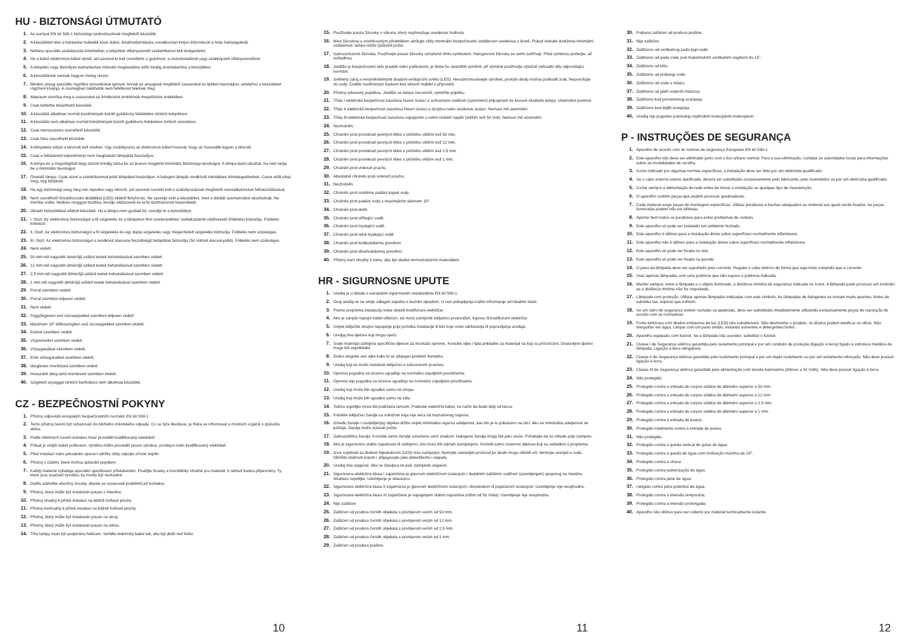HU - BIZTONSÁGI ÚTMUTATÓ
1. Az európai EN 60 598-1 biztonsági szabványoknak megfelelő készülék.
2. A készüléket tilos a háztartási hulladék közé dobni. Ártalmatlanítására vonatkozóan kérjen információt a helyi hatóságoknál.
3. Néhány speciális szabályozás értelmében a telepítést villanyszerelő szakemberrel kell elvégeztetni.
4. Ha a külső elektromos kábel sérült, azt azonnal ki kell cseréltetni a gyártóval, a viszonteladóval vagy szakképzett villanyszerelővel.
5. A telepítés vagy bármilyen karbantartási művelet megkezdése előtt mindig áramtalanítsa a készüléket.
6. A készüléknek vannak nagyon meleg részei.
7. Minden anyag speciális rögzítési tartozékokat igényel. Annak az anyagnak megfelelő csavarokat és tipliket használjon, amelyhez a készüléket rögzíteni kívánja. A csomagban találhatók nem feltétlenül felelnek meg.
8. Alaposan szorítsa meg a csavarokat az érintkezési problémák megelőzése érdekében.
9. Csak beltérbe telepíthető készülék.
10. A készülék alkalmas normál körülmények között gyúlékony felületekre történő telepítésre.
11. A készülék nem alkalmas normál körülmények között gyúlékony felületekre történő szerelésre.
12. Csak mennyezetre szerelhető készülék.
13. Csak falra szerelhető készülék.
14. A lámpatest súlyát a láncnak kell viselnie. Úgy szabályozza az elektromos kábel hosszát, hogy az hosszabb legyen a láncnál.
15. Csak a feltüntetett teljesítményt nem meghaladó lámpákat használjon.
16. A lámpa és a megvilágított tárgy között mindig tartsa be az ikonon megjelölt minimális biztonsági távolságot. A lámpa tüzet okozhat, ha nem tartja be a minimális távolságot.
17. Önvédő lámpa. Csak ezzel a szimbólummal jelölt lámpákat használjon. A halogén lámpák rendkívüli mértékben felmelegedhetnek. Csere előtt várja meg, míg kihűlnek.
18. Ha egy biztonsági üveg meg van repedve vagy eltörött, azt azonnal cserélni kell a szabályozásnak megfelelő cserealkatrészek felhasználásával.
19. Nem cserélhető fénykibocsátó diódákkal (LED) ellátott fényforrás. Ne szerelje szét a készüléket, mert a diódák szemsérülést okozhatnak. Ne merítse vízbe. Nedves ronggyal tisztítsa, kerülje oldószerek és erős tisztítószerek használatát.
20. Olvadó biztosítékkal ellátott készülék. Ha a lámpa nem gyullad fel, cserélje ki a biztosítékot.
21. I. Oszt. Az elektromos biztonságot a fő szigetelés és a lámpatest fém szerkezetéhez csatlakoztatott védővezető (földelés) biztosítja. Földelés kötelező.
22. II. Oszt. Az elektromos biztonságot a fő szigetelés és egy dupla szigetelés vagy megerősített szigetelés biztosítja. Földelés nem szükséges.
23. III. Oszt. Az elektromos biztonságot a rendkívül alacsony feszültségű betáplálás biztosítja (50 Voltnál alacsonyabb). Földelés nem szükséges.
24. Nem védett.
25. 50 mm-nél nagyobb átmérőjű szilárd testek behatolásával szemben védett.
26. 12 mm-nél nagyobb átmérőjű szilárd testek behatolásával szemben védett.
27. 2,5 mm-nél nagyobb átmérőjű szilárd testek behatolásával szemben védett.
28. 1 mm-nél nagyobb átmérőjű szilárd testek behatolásával szemben védett.
29. Porral szemben védett.
30. Porral szemben teljesen védett.
31. Nem védett.
32. Függőlegesen eső vízcseppekkel szemben teljesen védett.
33. Maximum 15º dőlésszögben eső vízcseppekkel szemben védett.
34. Esővel szemben védett.
35. Vízpermettel szemben védett.
36. Vízsugarakkal szemben védett.
37. Erős vízsugarakkal szemben védett.
38. Ideiglenes merítéssel szemben védett.
39. Hosszabb ideig tartó merítéssel szemben védett.
40. Szigetelő anyaggal történő burkolásra nem alkalmas készülék.
CZ - BEZPEČNOSTNÍ POKYNY
1. Přístroj odpovídá evropským bezpečnostním normám EN 60 598-1.
2. Tento přístroj nesmí být vyhazován do běžného městského odpadu. Co se týče likvidace, je třeba se informovat u místních orgánů o způsobu sběru.
3. Podle některých norem instalaci musí provádět kvalifikovaný elektrikář.
4. Pokud je vnější kabel poškozen, výměnu může provádět pouze výrobce, prodejce nebo kvalifikovaný elektrikář.
5. Před instalací nebo jakoukoliv operací údržby vždy odpojte síťové napětí.
6. Přístroj s částmi, které mohou způsobit popálení.
7. Každý materiál vyžaduje speciální upevňovací příslušenství. Použijte šrouby a hmoždinky vhodné pro materiál, k němuž budou připevněny. Ty, které jsou součástí výrobku, by mohly být nevhodné.
8. Dobře utáhněte všechny šrouby, abyste se vyvarovali problémů při kontaktu.
9. Přístroj, který může být instalován pouze v interiéru.
10. Přístroj vhodný k přímé instalaci na běžně hořlavé plochy.
11. Přístroj nevhodný k přímé instalaci na běžně hořlavé plochy.
12. Přístroj, který může být instalován pouze na strop.
13. Přístroj, který může být instalován pouze na stěnu.
14. Tíha lampy musí být podpírána řetězem. Seřiďte elektrický kabel tak, aby byl delší než řetěz.
10
15. Používejte pouze žárovky o výkonu, který nepřevyšuje uvedenou hodnotu.
16. Mezi žárovkou a osvětlovaným předmětem udržujte vždy minimální bezpečnostní vzdálenost uvedenou v ikoně. Pokud nebude dodržena minimální vzdálenost, lampa může způsobit požár.
17. Samoochranná žárovka. Používejte pouze žárovky označené tímto symbolem. Halogenové žárovky se velmi zahřívají. Před výměnou počkejte, až zchladnou.
18. Jestliže je bezpečnostní sklo prasklé nebo poškozené, je třeba ho okamžitě vyměnit, při výměně používejte výlučně náhradní díly odpovídající normám.
19. Světelný zdroj s nevyměnitelnými diodami emitujícími světlo (LED). Nerozmontovávejte výrobek, protože diody mohou poškodit zrak. Neponořujte do vody. Čistěte navlhčeným hadrem bez silných ředidel a přípravků.
20. Přístroj vybavený pojistkou. Jestliže se lampa nerozsvítí, vyměňte pojistku.
21. Třída I elektrická bezpečnost zaručena hlavní izolací a ochranným vodičem (uzemnění) připojeným ke kovové struktuře lampy. Uzemnění povinné.
22. Třída II elektrická bezpečnost zaručena hlavní izolací a dvojitou nebo zesílenou izolací. Nemusí mít uzemnění.
23. Třída III elektrická bezpečnost zaručena napájením o velmi nízkém napětí (nižším než 50 Volt). Nemusí mít uzemnění.
24. Nechráněn.
25. Chráněn proti proniknutí pevných těles o průměru větším než 50 mm.
26. Chráněn proti proniknutí pevných těles o průměru větším než 12 mm.
27. Chráněn proti proniknutí pevných těles o průměru větším než 2,5 mm.
28. Chráněn proti proniknutí pevných těles o průměru větším než 1 mm.
29. Chráněn proti vniknutí prachu.
30. Absolutně chráněn proti vniknutí prachu.
31. Nechráněn.
32. Chráněn proti svislému padání kapek vody.
33. Chráněn proti padání vody s maximálním sklonem 15º.
34. Chráněn proti dešti.
35. Chráněn proti stříkající vodě.
36. Chráněn proti tryskající vodě.
37. Chráněn proti silně tryskající vodě.
38. Chráněn proti krátkodobému ponoření.
39. Chráněn proti dlouhodobému ponoření.
40. Přístroj není vhodný k tomu, aby byl obalen termoizolačním materiálem.
HR - SIGURNOSNE UPUTE
1. Uređaj je u skladu s europskim sigurnosnim standardima EN 60 598-1.
2. Ovaj uređaj se ne smije odlagati zajedno s kućnim otpadom. U vezi prikupljanja tražite informacije od lokalnih vlasti.
3. Prema propisima instalaciju treba obaviti kvalificirani električar.
4. Ako je vanjski napojni kabel oštećen, isti mora zamijeniti isključivo proizvođač, trgovac ili kvalificirani električar.
5. Uvijek isključite strujno napajanje prije početka instalacije ili bilo koje vrste održavanja ili popravljanja uređaja.
6. Uredjaj ima djelove koji mogu opeći.
7. Svaki materijal zahtijeva specifične djelove za montažu opreme. Koristite vijke i tipla prikladne za materijal na koji su pričvršćeni. Dostavljeni djelovi mogu biti neprikladni.
8. Dobro stegnite sve vijke kako bi se izbjegao problem kontakta.
9. Uređaj koji se može instalirati isključivo u zatvorenom prostoru.
10. Oprema pogodna za izravnu ugradnju na normalno zapaljivim površinama.
11. Oprema nije pogodna za izravnu ugradnju na normalno zapaljivim površinama.
12. Uređaj koji može biti ugrađen samo na stropu.
13. Uređaj koji može biti ugrađen samo na zidu.
14. Težina svjetiljke mora biti podržana lancem. Podesite električni kabel, na način da bude dulji od lanca.
15. Koristite isključivo žarulje sa voltažom koja nije veća od naznačenog napona.
16. Između žarulje i osvijetljenjog objekta držite uvijek minimalnu sigurnu udaljenost, kao što je to prikazano na slici. Ako se minimalna udaljenost ne poštuje, žarulja može izazvati požar.
17. Samozaštitna žarulja. Koristite samo žarulje označene ovim znakom. Halogene žarulje mogu biti jako vruće. Pričekajte da se ohlade prije zamjene.
18. Ako je sigurnosno staklo napuknuto ili razbijeno, isto mora biti odmah zamijenjeno. Koristiti samo rezervne dijelove koji su usklađeni s propisima.
19. Izvor svjetlosti sa diodom bljeskalicom (LED) nisu zamjenjivi. Nemojte rastavljati proizvod jer diode mogu oštetiti oči. Nemojte uranjati u vodu. Obrišite vlažnom krpom i izbjegavajte jake deterdžente i otapala.
20. Uređaj ima osigurač. Ako se žaruljica ne pali, zamijeniti osigurač.
21. Sigurnosna električna klasa I zajamčena je glavnom električnom izolacijom i dodatnim zaštitnim vodičem (uzemljenjem) spojenog na metalnu strukturu svjetiljke. Uzemljenje je obavezno.
22. Sigurnosna električna klasa II zajamčena je glavnom električnom izolacijom i dvostrukom ili pojačanom izolacijom. Uzemljenje nije neophodno.
23. Sigurnosna električna klasa III zajamčena je napajanjem niskim naponima (nižim od 50 Volta). Uzemljenje nije neophodno.
24. Nije zaštićen
25. Zaštićen od prodora čvrstih objekata s promjerom većim od 50 mm.
26. Zaštićen od prodora čvrstih objekata s promjerom većim od 12 mm.
27. Zaštićen od prodora čvrstih objekata s promjerom većim od 2,5 mm.
28. Zaštićen od prodora čvrstih objekata s promjerom većim od 1 mm.
29. Zaštićen od prodora prašine.
11
30. Potpuno zaštićen od prodora prašine.
31. Nije zaštićen
32. Zaštićeno od vertikalnog pada kapi vode.
33. Zaštićeno od pada vode pod maksimalnim vertikalnim nagibom do 15°.
34. Zaštićeno od kiše.
35. Zaštićeno od prskanja vode.
36. Zaštićeno od vode u mlazu.
37. Zaštićeno od jakih vodenih mlazova.
38. Zaštićeno kod privremenog uranjanja.
39. Zaštićeno kod duljih uranjanja.
40. Uređaj nije pogodan pokrivanju toplinskim izolacijskim materijalom.
P - INSTRUÇÕES DE SEGURANÇA
1. Aparelho de acordo com as normas de segurança Europeias EN 60 598-1.
2. Este aparelho não deve ser eliminado junto com o lixo urbano normal. Para a sua eliminação, contatar as autoridades locais para informações sobre as modalidades de recolha.
3. Como indicado por algumas normas específicas, a instalação deve ser feita por um eletricista qualificado.
4. Se o cabo externo estiver danificado, deverá ser substituído exclusivamente pelo fabricante, pelo revendedor ou por um eletricista qualificado.
5. Cortar sempre a alimentação de rede antes de iniciar a instalação ou qualquer tipo de manutenção.
6. O aparelho contém peças que podem provocar queimaduras.
7. Cada material exige peças de montagem específicas. Utilizar parafusos e buchas adequados ao material aos quais serão fixados. As peças fornecidas podem não ser idôneas.
8. Apertar bem todos os parafusos para evitar problemas de contato.
9. Este aparelho só pode ser instalado em ambiente fechado.
10. Este aparelho é idôneo para a instalação direta sobre superfícies normalmente inflamáveis.
11. Este aparelho não é idôneo para a instalação direta sobre superfícies normalmente inflamáveis.
12. Este aparelho só pode ser fixado no teto.
13. Este aparelho só pode ser fixado na parede.
14. O peso da lâmpada deve ser suportado pela corrente. Regular o cabo elétrico de forma que seja mais comprido que a corrente.
15. Usar apenas lâmpadas com uma potência que não supere a potência indicada.
16. Manter sempre, entre a lâmpada e o objeto iluminado, a distância mínima de segurança indicada no ícone. A lâmpada pode provocar um incêndio se a distância mínima não for respeitada.
17. Lâmpada com proteção. Utilizar apenas lâmpadas indicadas com este símbolo. As lâmpadas de halogéneo se tornam muito quentes. Antes de substituí-las, esperar que esfriem.
18. Se um vidro de segurança estiver rachado ou quebrado, deve ser substituído imediatamente utilizando exclusivamente peças de reposição de acordo com as normativas.
19. Fonte luminosa com díodos emissores de luz (LED) não substituíveis. Não desmontar o produto, os díodos podem danificar os olhos. Não mergulhar em água. Limpar com um pano úmido, evitando solventes e detergentes fortes.
20. Aparelho equipado com fusível. Se a lâmpada não acender, substituir o fusível.
21. Classe I de Segurança elétrica garantida pelo isolamento principal e por um condutor de proteção (ligação à terra) ligado à estrutura metálica da lâmpada. Ligação à terra obrigatória.
22. Classe II de Segurança elétrica garantida pelo isolamento principal e por um duplo isolamento ou por um isolamento reforçado. Não deve possuir ligação à terra.
23. Classe III de Segurança elétrica garantida pela alimentação com tensão baixíssima (inferior a 50 Volts). Não deve possuir ligação à terra.
24. Não protegido.
25. Protegido contra a entrada de corpos sólidos de diâmetro superior a 50 mm.
26. Protegido contra a entrada de corpos sólidos de diâmetro superior a 12 mm.
27. Protegido contra a entrada de corpos sólidos de diâmetro superior a 2,5 mm.
28. Protegido contra a entrada de corpos sólidos de diâmetro superior a 1 mm.
29. Protegido contra a entrada de poeira.
30. Protegido totalmente contra a entrada de poeira.
31. Não protegido.
32. Protegido contra a queda vertical de gotas de água.
33. Protegido contra a queda de água com inclinação máxima de 15º.
34. Protegido contra a chuva.
35. Protegido contra pulverização de água.
36. Protegido contra jatos de água.
37. rotegido contra jatos potentes de água.
38. Protegido contra a imersão temporária.
39. Protegido contra a imersão prolongada.
40. Aparelho não idôneo para ser coberto por material termicamente isolante.
12